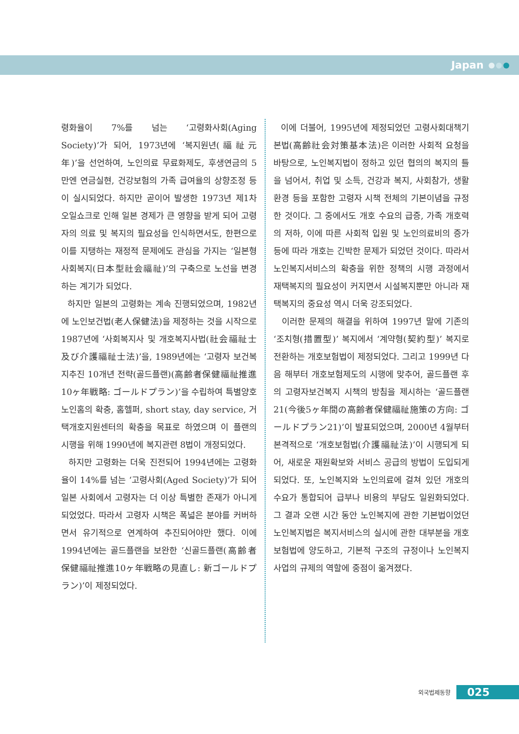Japan
령화율이 7%를 넘는 ‘고령화사회(Aging Society)’가 되어, 1973년에 ‘복지원년(福祉元年)’을 선언하여, 노인의료 무료화제도, 후생연금의 5만엔 연금실현, 건강보험의 가족 급여율의 상향조정 등이 실시되었다. 하지만 곧이어 발생한 1973년 제1차 오일쇼크로 인해 일본 경제가 큰 영향을 받게 되어 고령자의 의료 및 복지의 필요성을 인식하면서도, 한편으로 이를 지탱하는 재정적 문제에도 관심을 가지는 ‘일본형 사회복지(日本型社会福祉)’의 구축으로 노선을 변경하는 계기가 되었다.
하지만 일본의 고령화는 계속 진행되었으며, 1982년에 노인보건법(老人保健法)을 제정하는 것을 시작으로 1987년에 ‘사회복지사 및 개호복지사법(社会福祉士及び介護福祉士法)’을, 1989년에는 ‘고령자 보건복지추진 10개년 전략(골드플랜)(高齢者保健福祉推進10ヶ年戦略: ゴールドプラン)’을 수립하여 특별양호노인홈의 확충, 홈헬퍼, short stay, day service, 거택개호지원센터의 확충을 목표로 하였으며 이 플랜의 시행을 위해 1990년에 복지관련 8법이 개정되었다.
하지만 고령화는 더욱 진전되어 1994년에는 고령화율이 14%를 넘는 ‘고령사회(Aged Society)’가 되어 일본 사회에서 고령자는 더 이상 특별한 존재가 아니게 되었었다. 따라서 고령자 시책은 폭넓은 분야를 커버하면서 유기적으로 연계하여 추진되어야만 했다. 이에 1994년에는 골드플랜을 보완한 ‘신골드플랜(高齢者保健福祉推進10ヶ年戦略の見直し: 新ゴールドプラン)’이 제정되었다.
이에 더불어, 1995년에 제정되었던 고령사회대책기본법(高齢社会対策基本法)은 이러한 사회적 요청을 바탕으로, 노인복지법이 정하고 있던 협의의 복지의 틀을 넘어서, 취업 및 소득, 건강과 복지, 사회참가, 생활환경 등을 포함한 고령자 시책 전체의 기본이념을 규정한 것이다. 그 중에서도 개호 수요의 급증, 가족 개호력의 저하, 이에 따른 사회적 입원 및 노인의료비의 증가 등에 따라 개호는 긴박한 문제가 되었던 것이다. 따라서 노인복지서비스의 확충을 위한 정책의 시행 과정에서 재택복지의 필요성이 커지면서 시설복지뿐만 아니라 재택복지의 중요성 역시 더욱 강조되었다.
이러한 문제의 해결을 위하여 1997년 말에 기존의 ‘조치형(措置型)’ 복지에서 ‘계약형(契約型)’ 복지로 전환하는 개호보험법이 제정되었다. 그리고 1999년 다음 해부터 개호보험제도의 시행에 맞추어, 골드플랜 후의 고령자보건복지 시책의 방침을 제시하는 ‘골드플랜 21(今後5ヶ年間の高齢者保健福祉施策の方向: ゴールドプラン21)’이 발표되었으며, 2000년 4월부터 본격적으로 ‘개호보험법(介護福祉法)’이 시행되게 되어, 새로운 재원확보와 서비스 공급의 방법이 도입되게 되었다. 또, 노인복지와 노인의료에 걸쳐 있던 개호의 수요가 통합되어 급부나 비용의 부담도 일원화되었다. 그 결과 오랜 시간 동안 노인복지에 관한 기본법이었던 노인복지법은 복지서비스의 실시에 관한 대부분을 개호보험법에 양도하고, 기본적 구조의 규정이나 노인복지사업의 규제의 역할에 중점이 옮겨졌다.
외국법제동향 025